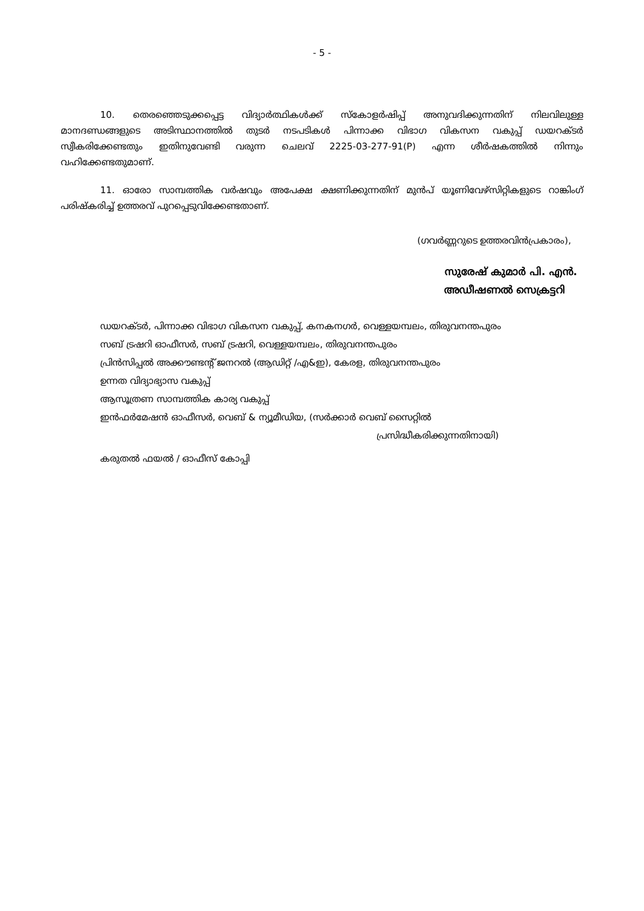- 5 -
10. തെരഞ്ഞെടുക്കപ്പെട്ട വിദ്യാർത്ഥികൾക്ക് സ്കോളർഷിപ്പ് അനുവദിക്കുന്നതിന് നിലവിലുള്ള മാനദണ്ഡങ്ങളുടെ അടിസ്ഥാനത്തിൽ തുടർ നടപടികൾ പിന്നാക്ക വിഭാഗ വികസന വകുപ്പ് ഡയറക്ടർ സ്വീകരിക്കേണ്ടതും ഇതിനുവേണ്ടി വരുന്ന ചെലവ് 2225-03-277-91(P) എന്ന ശീർഷകത്തിൽ നിന്നും വഹിക്കേണ്ടതുമാണ്.
11. ഓരോ സാമ്പത്തിക വർഷവും അപേക്ഷ ക്ഷണിക്കുന്നതിന് മുൻപ് യൂണിവേഴ്സിറ്റികളുടെ റാങ്കിംഗ് പരിഷ്കരിച്ച് ഉത്തരവ് പുറപ്പെടുവിക്കേണ്ടതാണ്.
(ഗവർണ്ണറുടെ ഉത്തരവിൻപ്രകാരം),
സുരേഷ് കുമാർ പി. എൻ.
അഡീഷണൽ സെക്രട്ടറി
ഡയറക്ടർ, പിന്നാക്ക വിഭാഗ വികസന വകുപ്പ്, കനകനഗർ, വെള്ളയമ്പലം, തിരുവനന്തപുരം
സബ് ട്രഷറി ഓഫീസർ, സബ് ട്രഷറി, വെള്ളയമ്പലം, തിരുവനന്തപുരം
പ്രിൻസിപ്പൽ അക്കൗണ്ടന്റ് ജനറൽ (ആഡിറ്റ് /എ&ഇ), കേരള, തിരുവനന്തപുരം
ഉന്നത വിദ്യാഭ്യാസ വകുപ്പ്
ആസൂത്രണ സാമ്പത്തിക കാര്യ വകുപ്പ്
ഇൻഫർമേഷൻ ഓഫീസർ, വെബ് & ന്യൂമീഡിയ, (സർക്കാർ വെബ് സൈറ്റിൽ
പ്രസിദ്ധീകരിക്കുന്നതിനായി)
കരുതൽ ഫയൽ / ഓഫീസ് കോപ്പി